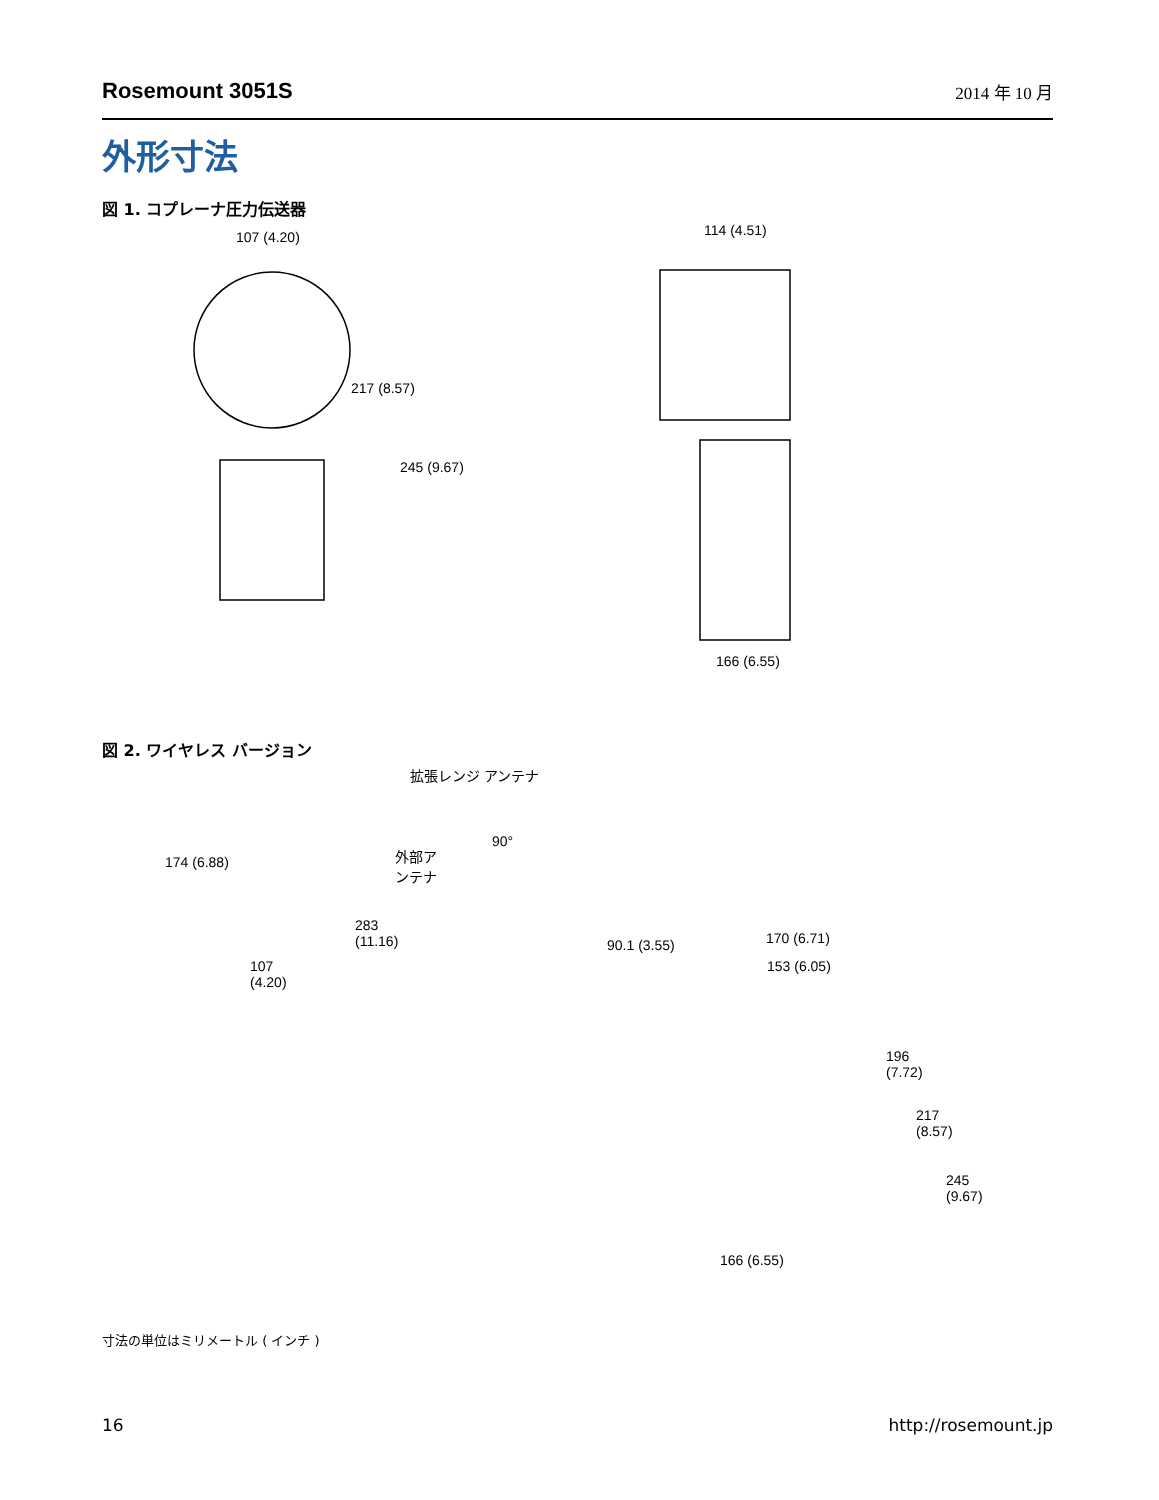Rosemount 3051S 2014 年 10 月
外形寸法
図 1. コプレーナ圧力伝送器
107 (4.20) 114 (4.51)
217 (8.57)
245 (9.67)
166 (6.55)
図 2. ワイヤレス バージョン
拡張レンジ アンテナ
90°
174 (6.88)
外部ア
ンテナ
283
(11.16)
107
(4.20)
90.1 (3.55) 170 (6.71)
153 (6.05)
196
(7.72)
217
(8.57)
245
(9.67)
166 (6.55)
寸法の単位はミリメートル ( インチ )
16 http://rosemount.jp